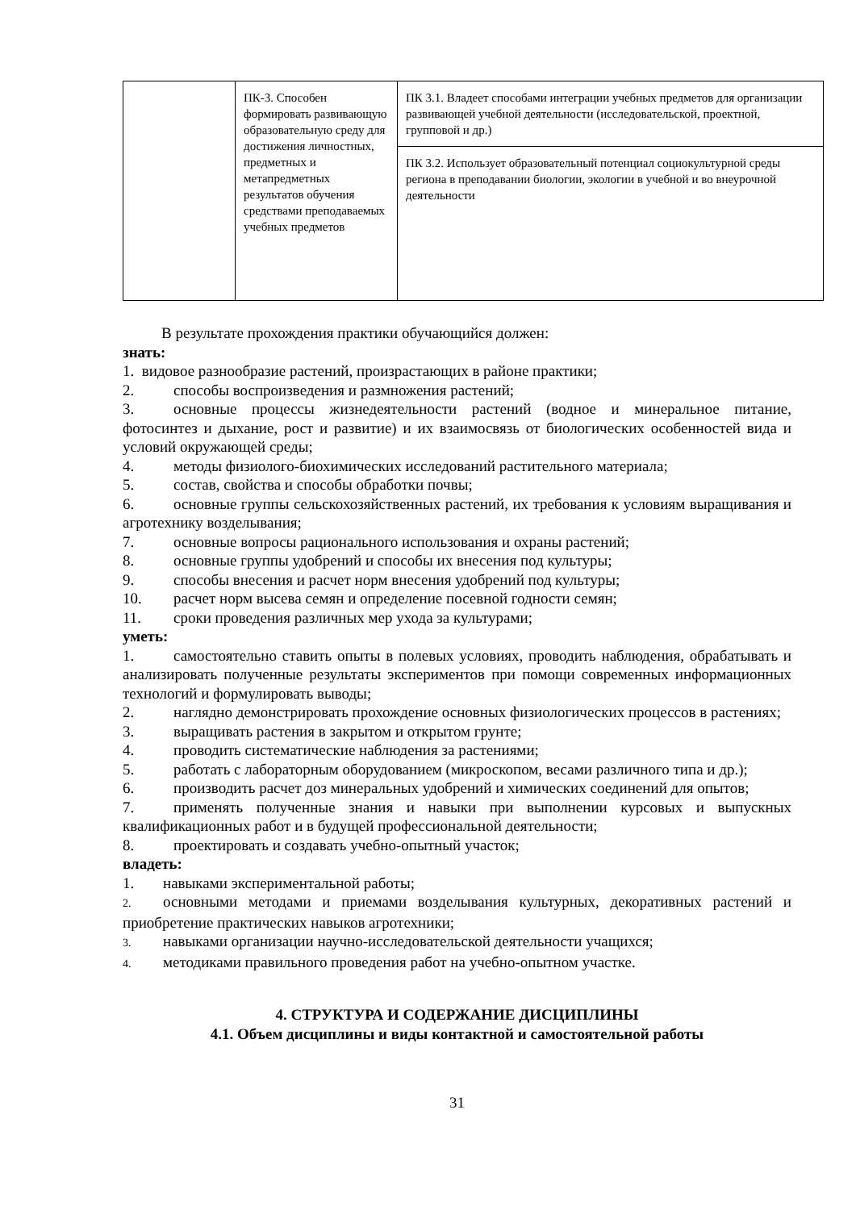| | ПК-3. Способен формировать развивающую образовательную среду для достижения личностных, предметных и метапредметных результатов обучения средствами преподаваемых учебных предметов | ПК 3.1. Владеет способами интеграции учебных предметов для организации развивающей учебной деятельности (исследовательской, проектной, групповой и др.) |
| | | ПК 3.2. Использует образовательный потенциал социокультурной среды региона в преподавании биологии, экологии в учебной и во внеурочной деятельности |
В результате прохождения практики обучающийся должен:
знать:
1. видовое разнообразие растений, произрастающих в районе практики;
2. способы воспроизведения и размножения растений;
3. основные процессы жизнедеятельности растений (водное и минеральное питание, фотосинтез и дыхание, рост и развитие) и их взаимосвязь от биологических особенностей вида и условий окружающей среды;
4. методы физиолого-биохимических исследований растительного материала;
5. состав, свойства и способы обработки почвы;
6. основные группы сельскохозяйственных растений, их требования к условиям выращивания и агротехнику возделывания;
7. основные вопросы рационального использования и охраны растений;
8. основные группы удобрений и способы их внесения под культуры;
9. способы внесения и расчет норм внесения удобрений под культуры;
10. расчет норм высева семян и определение посевной годности семян;
11. сроки проведения различных мер ухода за культурами;
уметь:
1. самостоятельно ставить опыты в полевых условиях, проводить наблюдения, обрабатывать и анализировать полученные результаты экспериментов при помощи современных информационных технологий и формулировать выводы;
2. наглядно демонстрировать прохождение основных физиологических процессов в растениях;
3. выращивать растения в закрытом и открытом грунте;
4. проводить систематические наблюдения за растениями;
5. работать с лабораторным оборудованием (микроскопом, весами различного типа и др.);
6. производить расчет доз минеральных удобрений и химических соединений для опытов;
7. применять полученные знания и навыки при выполнении курсовых и выпускных квалификационных работ и в будущей профессиональной деятельности;
8. проектировать и создавать учебно-опытный участок;
владеть:
1. навыками экспериментальной работы;
2. основными методами и приемами возделывания культурных, декоративных растений и приобретение практических навыков агротехники;
3. навыками организации научно-исследовательской деятельности учащихся;
4. методиками правильного проведения работ на учебно-опытном участке.
4. СТРУКТУРА И СОДЕРЖАНИЕ ДИСЦИПЛИНЫ
4.1. Объем дисциплины и виды контактной и самостоятельной работы
31